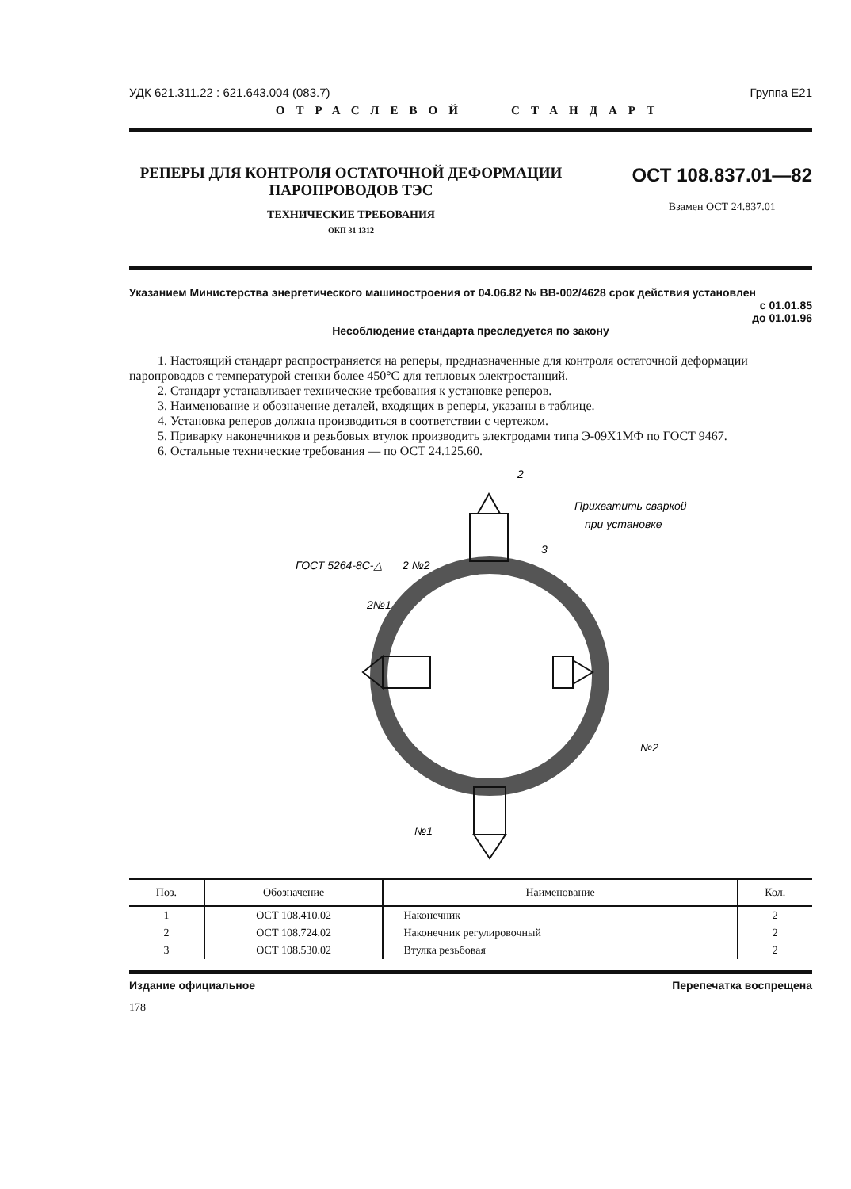УДК 621.311.22 : 621.643.004 (083.7) Группа Е21
ОТРАСЛЕВОЙ СТАНДАРТ
РЕПЕРЫ ДЛЯ КОНТРОЛЯ ОСТАТОЧНОЙ ДЕФОРМАЦИИ ПАРОПРОВОДОВ ТЭС
ТЕХНИЧЕСКИЕ ТРЕБОВАНИЯ
ОКП 31 1312
ОСТ 108.837.01—82
Взамен ОСТ 24.837.01
Указанием Министерства энергетического машиностроения от 04.06.82 № ВВ-002/4628 срок действия установлен
с 01.01.85
до 01.01.96
Несоблюдение стандарта преследуется по закону
1. Настоящий стандарт распространяется на реперы, предназначенные для контроля остаточной деформации паропроводов с температурой стенки более 450°С для тепловых электростанций.
2. Стандарт устанавливает технические требования к установке реперов.
3. Наименование и обозначение деталей, входящих в реперы, указаны в таблице.
4. Установка реперов должна производиться в соответствии с чертежом.
5. Приварку наконечников и резьбовых втулок производить электродами типа Э-09Х1МФ по ГОСТ 9467.
6. Остальные технические требования — по ОСТ 24.125.60.
2
Прихватить сваркой
при установке
3
ГОСТ 5264-8С-△
2 №2
2№1
№2
№1
| Поз. | Обозначение | Наименование | Кол. |
| --- | --- | --- | --- |
| 1 | ОСТ 108.410.02 | Наконечник | 2 |
| 2 | ОСТ 108.724.02 | Наконечник регулировочный | 2 |
| 3 | ОСТ 108.530.02 | Втулка резьбовая | 2 |
Издание официальное Перепечатка воспрещена
178